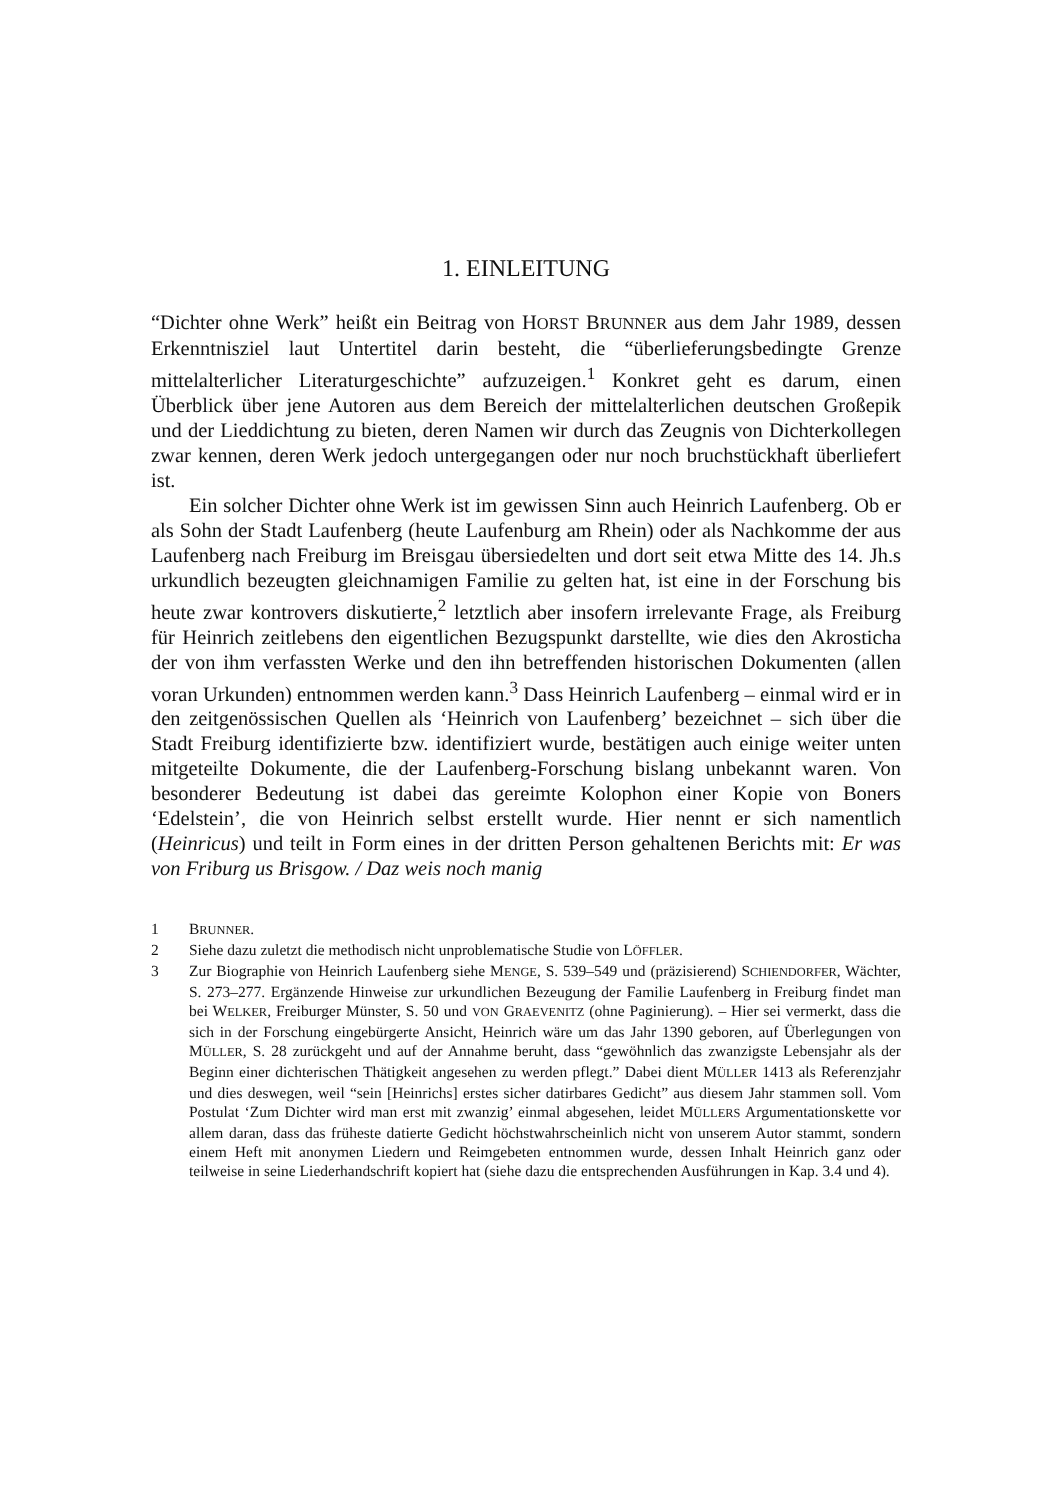1. EINLEITUNG
“Dichter ohne Werk” heißt ein Beitrag von HORST BRUNNER aus dem Jahr 1989, dessen Erkenntnisziel laut Untertitel darin besteht, die “überlieferungsbedingte Grenze mittelalterlicher Literaturgeschichte” aufzuzeigen.<sup>1</sup> Konkret geht es darum, einen Überblick über jene Autoren aus dem Bereich der mittelalterlichen deutschen Großepik und der Lieddichtung zu bieten, deren Namen wir durch das Zeugnis von Dichterkollegen zwar kennen, deren Werk jedoch untergegangen oder nur noch bruchstückhaft überliefert ist.
Ein solcher Dichter ohne Werk ist im gewissen Sinn auch Heinrich Laufenberg. Ob er als Sohn der Stadt Laufenberg (heute Laufenburg am Rhein) oder als Nachkomme der aus Laufenberg nach Freiburg im Breisgau übersiedelten und dort seit etwa Mitte des 14. Jh.s urkundlich bezeugten gleichnamigen Familie zu gelten hat, ist eine in der Forschung bis heute zwar kontrovers diskutierte,<sup>2</sup> letztlich aber insofern irrelevante Frage, als Freiburg für Heinrich zeitlebens den eigentlichen Bezugspunkt darstellte, wie dies den Akrosticha der von ihm verfassten Werke und den ihn betreffenden historischen Dokumenten (allen voran Urkunden) entnommen werden kann.<sup>3</sup> Dass Heinrich Laufenberg – einmal wird er in den zeitgenössischen Quellen als ‘Heinrich von Laufenberg’ bezeichnet – sich über die Stadt Freiburg identifizierte bzw. identifiziert wurde, bestätigen auch einige weiter unten mitgeteilte Dokumente, die der Laufenberg-Forschung bislang unbekannt waren. Von besonderer Bedeutung ist dabei das gereimte Kolophon einer Kopie von Boners ‘Edelstein’, die von Heinrich selbst erstellt wurde. Hier nennt er sich namentlich (Heinricus) und teilt in Form eines in der dritten Person gehaltenen Berichts mit: Er was von Friburg us Brisgow. / Daz weis noch manig
1 BRUNNER.
2 Siehe dazu zuletzt die methodisch nicht unproblematische Studie von LÖFFLER.
3 Zur Biographie von Heinrich Laufenberg siehe MENGE, S. 539–549 und (präzisierend) SCHIENDORFER, Wächter, S. 273–277. Ergänzende Hinweise zur urkundlichen Bezeugung der Familie Laufenberg in Freiburg findet man bei WELKER, Freiburger Münster, S. 50 und VON GRAEVENITZ (ohne Paginierung). – Hier sei vermerkt, dass die sich in der Forschung eingebürgerte Ansicht, Heinrich wäre um das Jahr 1390 geboren, auf Überlegungen von MÜLLER, S. 28 zurückgeht und auf der Annahme beruht, dass “gewöhnlich das zwanzigste Lebensjahr als der Beginn einer dichterischen Thätigkeit angesehen zu werden pflegt.” Dabei dient MÜLLER 1413 als Referenzjahr und dies deswegen, weil “sein [Heinrichs] erstes sicher datirbares Gedicht” aus diesem Jahr stammen soll. Vom Postulat ‘Zum Dichter wird man erst mit zwanzig’ einmal abgesehen, leidet MÜLLERS Argumentationskette vor allem daran, dass das früheste datierte Gedicht höchstwahrscheinlich nicht von unserem Autor stammt, sondern einem Heft mit anonymen Liedern und Reimgebeten entnommen wurde, dessen Inhalt Heinrich ganz oder teilweise in seine Liederhandschrift kopiert hat (siehe dazu die entsprechenden Ausführungen in Kap. 3.4 und 4).